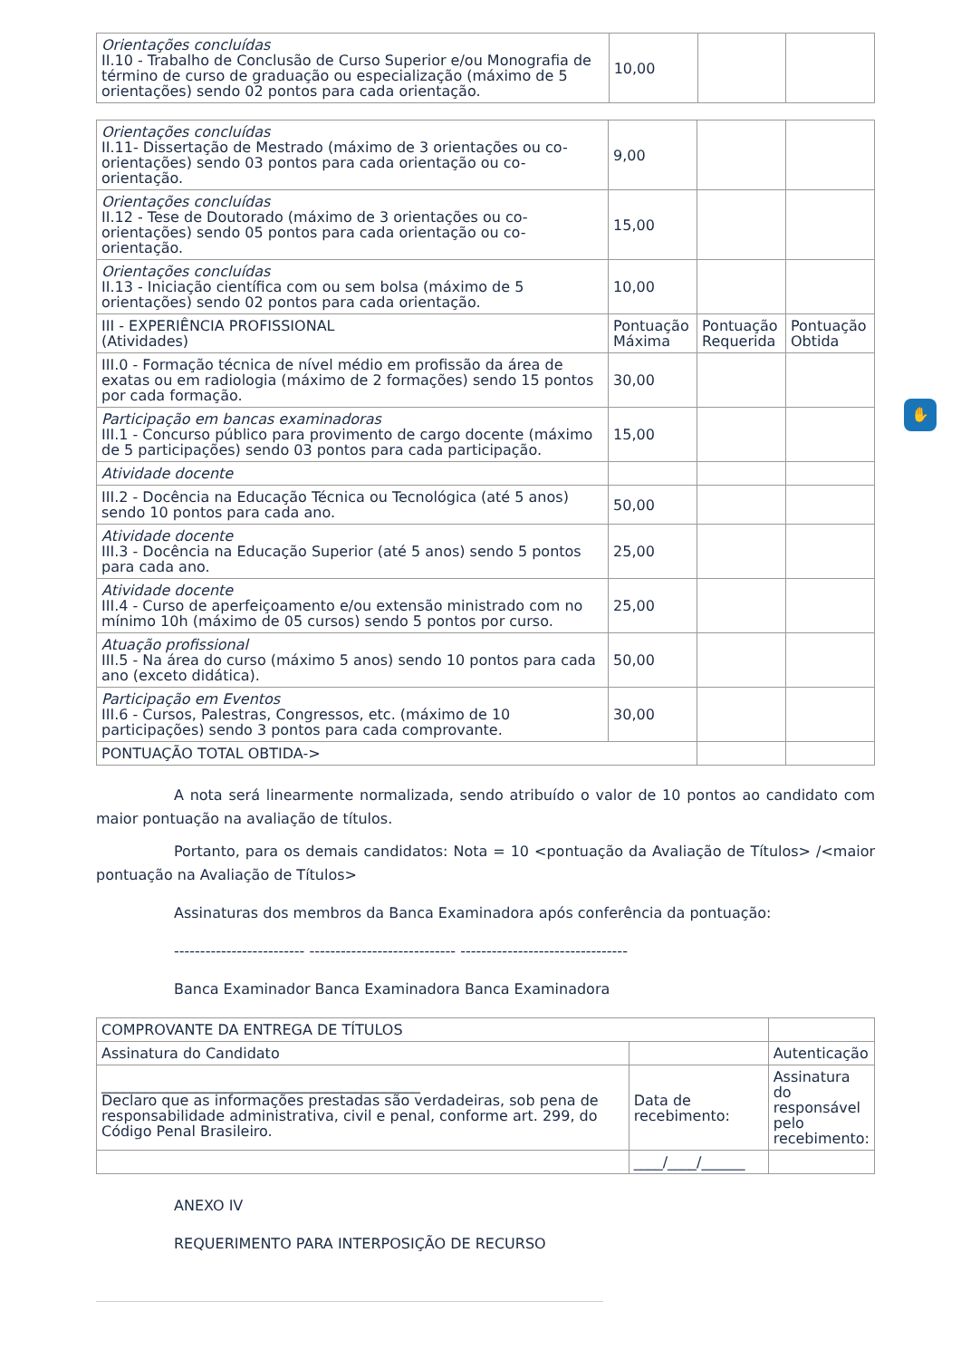✋
| Orientações concluídas II.10 - Trabalho de Conclusão de Curso Superior e/ou Monografia de término de curso de graduação ou especialização (máximo de 5 orientações) sendo 02 pontos para cada orientação. | 10,00 | | |
| Orientações concluídas II.11- Dissertação de Mestrado (máximo de 3 orientações ou co-orientações) sendo 03 pontos para cada orientação ou co-orientação. | 9,00 | | |
| Orientações concluídas II.12 - Tese de Doutorado (máximo de 3 orientações ou co-orientações) sendo 05 pontos para cada orientação ou co-orientação. | 15,00 | | |
| Orientações concluídas II.13 - Iniciação científica com ou sem bolsa (máximo de 5 orientações) sendo 02 pontos para cada orientação. | 10,00 | | |
| III - EXPERIÊNCIA PROFISSIONAL (Atividades) | Pontuação Máxima | Pontuação Requerida | Pontuação Obtida |
| III.0 - Formação técnica de nível médio em profissão da área de exatas ou em radiologia (máximo de 2 formações) sendo 15 pontos por cada formação. | 30,00 | | |
| Participação em bancas examinadoras III.1 - Concurso público para provimento de cargo docente (máximo de 5 participações) sendo 03 pontos para cada participação. | 15,00 | | |
| Atividade docente | | | |
| III.2 - Docência na Educação Técnica ou Tecnológica (até 5 anos) sendo 10 pontos para cada ano. | 50,00 | | |
| Atividade docente III.3 - Docência na Educação Superior (até 5 anos) sendo 5 pontos para cada ano. | 25,00 | | |
| Atividade docente III.4 - Curso de aperfeiçoamento e/ou extensão ministrado com no mínimo 10h (máximo de 05 cursos) sendo 5 pontos por curso. | 25,00 | | |
| Atuação profissional III.5 - Na área do curso (máximo 5 anos) sendo 10 pontos para cada ano (exceto didática). | 50,00 | | |
| Participação em Eventos III.6 - Cursos, Palestras, Congressos, etc. (máximo de 10 participações) sendo 3 pontos para cada comprovante. | 30,00 | | |
| PONTUAÇÃO TOTAL OBTIDA-> | | | |
A nota será linearmente normalizada, sendo atribuído o valor de 10 pontos ao candidato com maior pontuação na avaliação de títulos.
Portanto, para os demais candidatos: Nota = 10 <pontuação da Avaliação de Títulos> /<maior pontuação na Avaliação de Títulos>
Assinaturas dos membros da Banca Examinadora após conferência da pontuação:
------------------------- ---------------------------- --------------------------------
Banca Examinador Banca Examinadora Banca Examinadora
| COMPROVANTE DA ENTREGA DE TÍTULOS | | |
| Assinatura do Candidato | | Autenticação |
| ____________________________________________ Declaro que as informações prestadas são verdadeiras, sob pena de responsabilidade administrativa, civil e penal, conforme art. 299, do Código Penal Brasileiro. | Data de recebimento: | Assinatura do responsável pelo recebimento: |
| | ____/____/______ | |
ANEXO IV
REQUERIMENTO PARA INTERPOSIÇÃO DE RECURSO